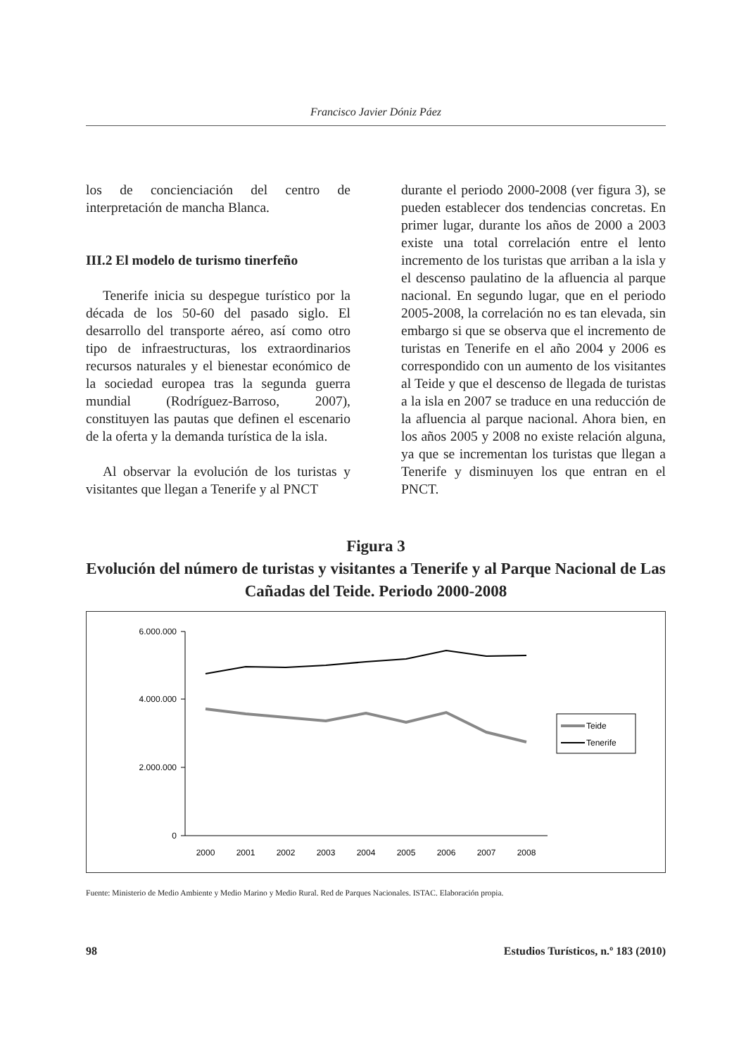Francisco Javier Dóniz Páez
los de concienciación del centro de interpretación de mancha Blanca.
III.2 El modelo de turismo tinerfeño
Tenerife inicia su despegue turístico por la década de los 50-60 del pasado siglo. El desarrollo del transporte aéreo, así como otro tipo de infraestructuras, los extraordinarios recursos naturales y el bienestar económico de la sociedad europea tras la segunda guerra mundial (Rodríguez-Barroso, 2007), constituyen las pautas que definen el escenario de la oferta y la demanda turística de la isla.
Al observar la evolución de los turistas y visitantes que llegan a Tenerife y al PNCT
durante el periodo 2000-2008 (ver figura 3), se pueden establecer dos tendencias concretas. En primer lugar, durante los años de 2000 a 2003 existe una total correlación entre el lento incremento de los turistas que arriban a la isla y el descenso paulatino de la afluencia al parque nacional. En segundo lugar, que en el periodo 2005-2008, la correlación no es tan elevada, sin embargo si que se observa que el incremento de turistas en Tenerife en el año 2004 y 2006 es correspondido con un aumento de los visitantes al Teide y que el descenso de llegada de turistas a la isla en 2007 se traduce en una reducción de la afluencia al parque nacional. Ahora bien, en los años 2005 y 2008 no existe relación alguna, ya que se incrementan los turistas que llegan a Tenerife y disminuyen los que entran en el PNCT.
Figura 3
Evolución del número de turistas y visitantes a Tenerife y al Parque Nacional de Las Cañadas del Teide. Periodo 2000-2008
6.000.000
4.000.000
2.000.000
0
2000
2001
2002
2003
2004
2005
2006
2007
2008
Teide
Tenerife
Fuente: Ministerio de Medio Ambiente y Medio Marino y Medio Rural. Red de Parques Nacionales. ISTAC. Elaboración propia.
98 Estudios Turísticos, n.º 183 (2010)